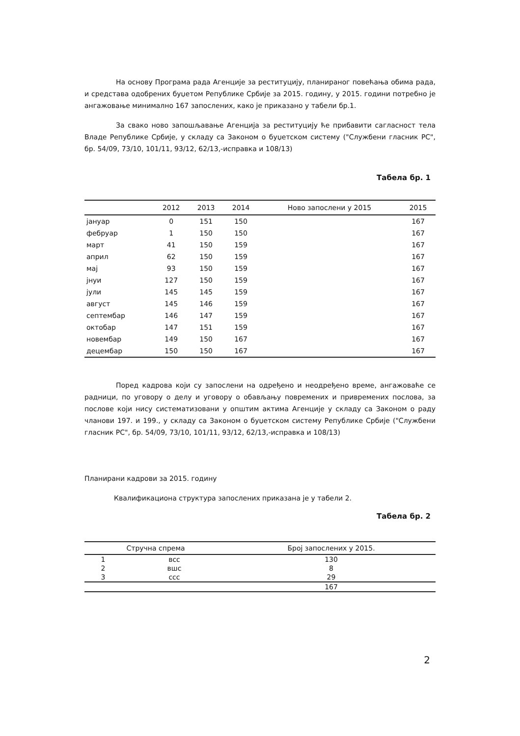На основу Програма рада Агенције за реституцију, планираног повећања обима рада, и средстава одобрених буџетом Републике Србије за 2015. годину, у 2015. години потребно је ангажовање минимално 167 запослених, како је приказано у табели бр.1.
За свако ново запошљавање Агенција за реституцију ће прибавити сагласност тела Владе Републике Србије, у складу са Законом о буџетском систему ("Службени гласник РС", бр. 54/09, 73/10, 101/11, 93/12, 62/13,-исправка и 108/13)
Табела бр. 1
| | 2012 | 2013 | 2014 | Ново запослени у 2015 | 2015 |
| --- | --- | --- | --- | --- | --- |
| јануар | 0 | 151 | 150 | | 167 |
| фебруар | 1 | 150 | 150 | | 167 |
| март | 41 | 150 | 159 | | 167 |
| април | 62 | 150 | 159 | | 167 |
| мај | 93 | 150 | 159 | | 167 |
| јнуи | 127 | 150 | 159 | | 167 |
| јули | 145 | 145 | 159 | | 167 |
| август | 145 | 146 | 159 | | 167 |
| септембар | 146 | 147 | 159 | | 167 |
| октобар | 147 | 151 | 159 | | 167 |
| новембар | 149 | 150 | 167 | | 167 |
| децембар | 150 | 150 | 167 | | 167 |
Поред кадрова који су запослени на одређено и неодређено време, ангажоваће се радници, по уговору о делу и уговору о обављању повремених и привремених послова, за послове који нису систематизовани у општим актима Агенције у складу са Законом о раду чланови 197. и 199., у складу са Законом о буџетском систему Републике Србије ("Службени гласник РС", бр. 54/09, 73/10, 101/11, 93/12, 62/13,-исправка и 108/13)
Планирани кадрови за 2015. годину
Квалификациона структура запослених приказана је у табели 2.
Табела бр. 2
| Стручна спрема | | Број запослених у 2015. |
| --- | --- | --- |
| 1 | всс | 130 |
| 2 | вшс | 8 |
| 3 | ссс | 29 |
| | | 167 |
2